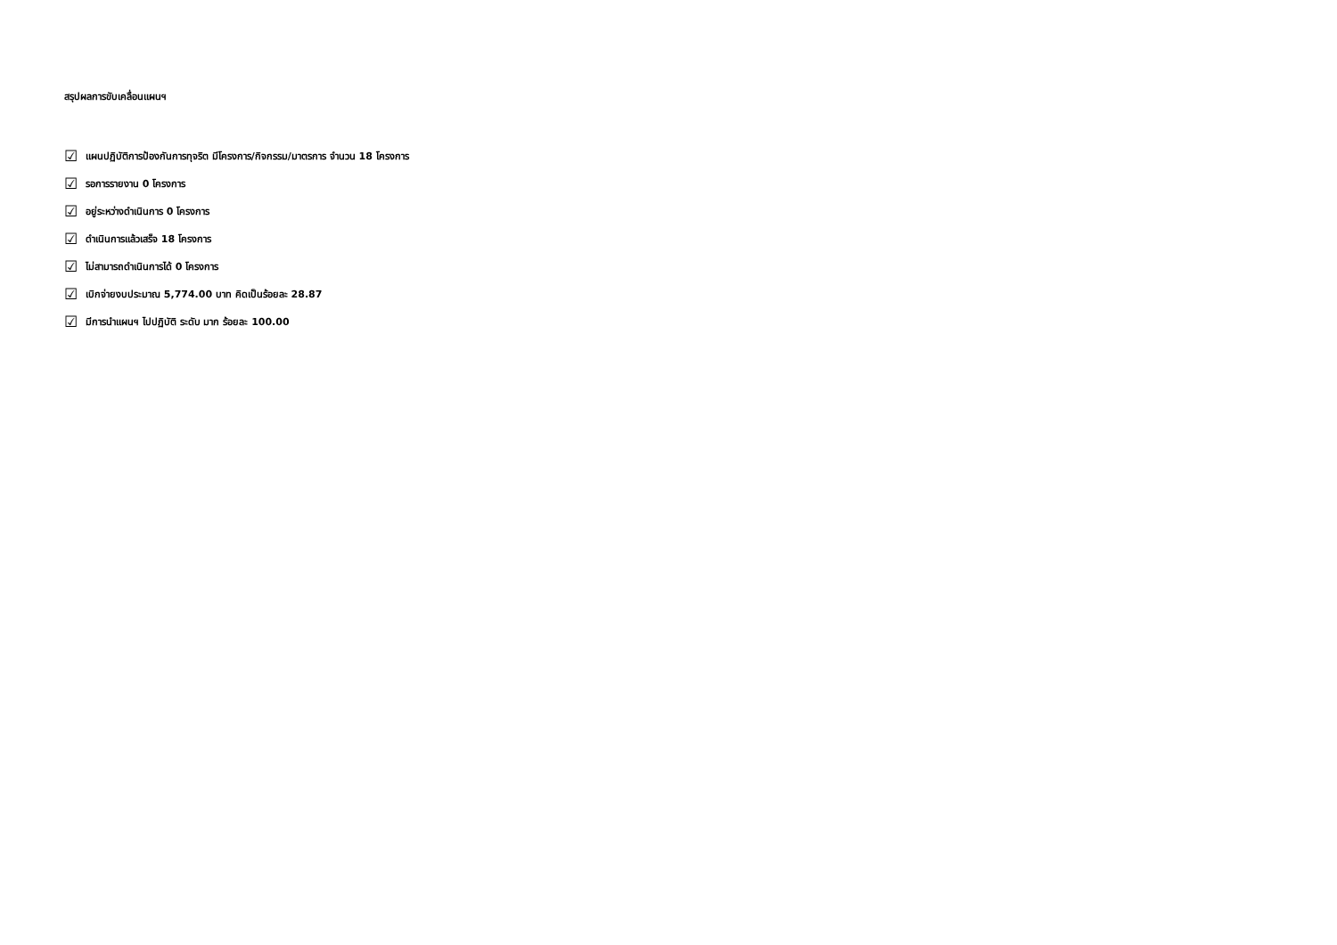สรุปผลการขับเคลื่อนแผนฯ
☑ แผนปฏิบัติการป้องกันการทุจริต มีโครงการ/กิจกรรม/มาตรการ จำนวน 18 โครงการ
☑ รอการรายงาน 0 โครงการ
☑ อยู่ระหว่างดำเนินการ 0 โครงการ
☑ ดำเนินการแล้วเสร็จ 18 โครงการ
☑ ไม่สามารถดำเนินการได้ 0 โครงการ
☑ เบิกจ่ายงบประมาณ 5,774.00 บาท คิดเป็นร้อยละ 28.87
☑ มีการนำแผนฯ ไปปฏิบัติ ระดับ มาก ร้อยละ 100.00